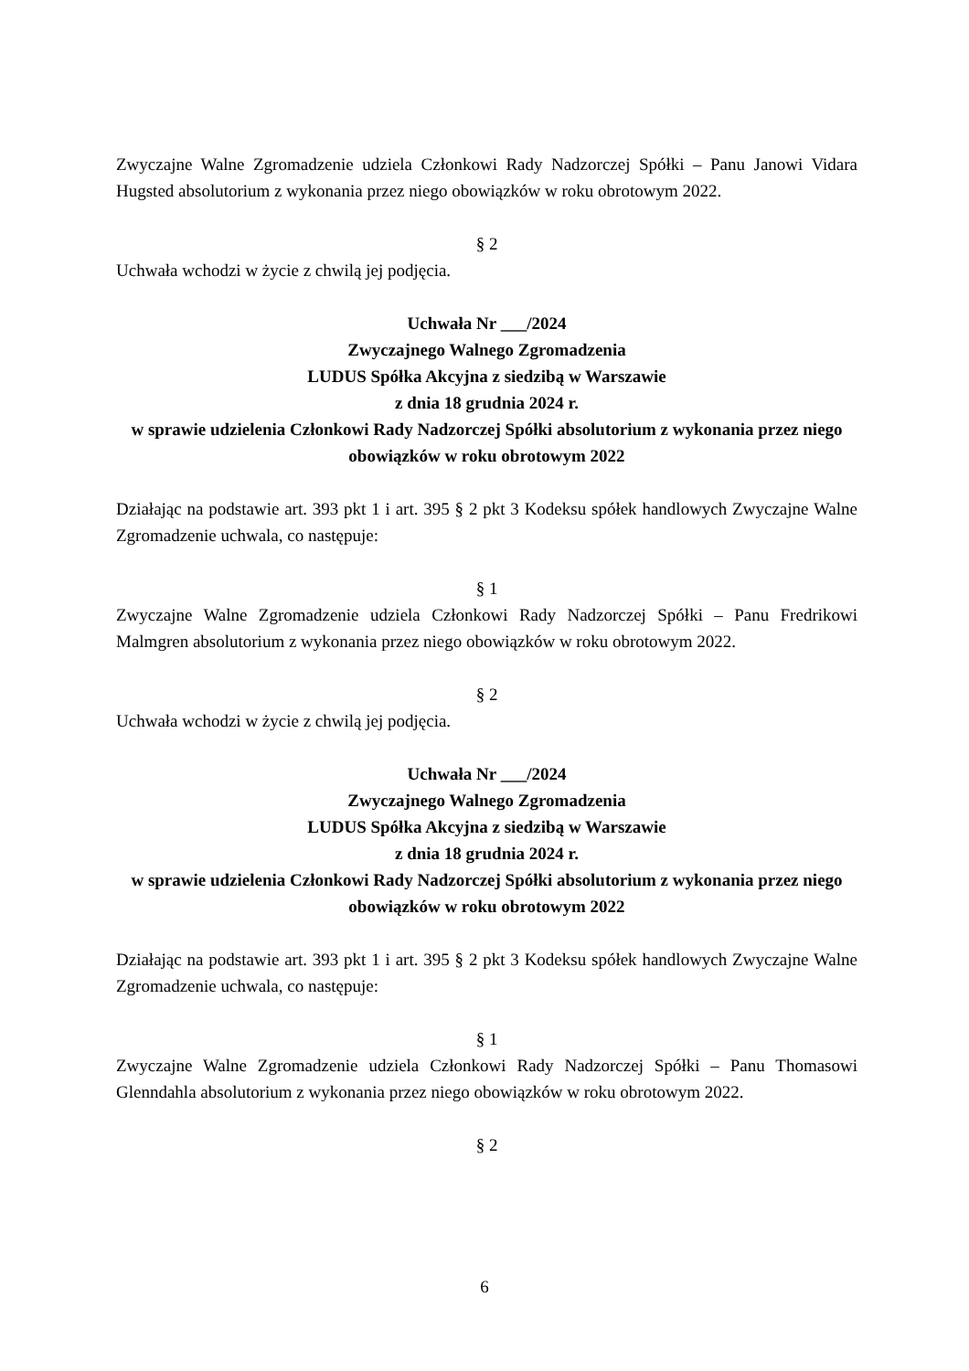Zwyczajne Walne Zgromadzenie udziela Członkowi Rady Nadzorczej Spółki – Panu Janowi Vidara Hugsted absolutorium z wykonania przez niego obowiązków w roku obrotowym 2022.
§ 2
Uchwała wchodzi w życie z chwilą jej podjęcia.
Uchwała Nr ___/2024
Zwyczajnego Walnego Zgromadzenia
LUDUS Spółka Akcyjna z siedzibą w Warszawie
z dnia 18 grudnia 2024 r.
w sprawie udzielenia Członkowi Rady Nadzorczej Spółki absolutorium z wykonania przez niego obowiązków w roku obrotowym 2022
Działając na podstawie art. 393 pkt 1 i art. 395 § 2 pkt 3 Kodeksu spółek handlowych Zwyczajne Walne Zgromadzenie uchwala, co następuje:
§ 1
Zwyczajne Walne Zgromadzenie udziela Członkowi Rady Nadzorczej Spółki – Panu Fredrikowi Malmgren absolutorium z wykonania przez niego obowiązków w roku obrotowym 2022.
§ 2
Uchwała wchodzi w życie z chwilą jej podjęcia.
Uchwała Nr ___/2024
Zwyczajnego Walnego Zgromadzenia
LUDUS Spółka Akcyjna z siedzibą w Warszawie
z dnia 18 grudnia 2024 r.
w sprawie udzielenia Członkowi Rady Nadzorczej Spółki absolutorium z wykonania przez niego obowiązków w roku obrotowym 2022
Działając na podstawie art. 393 pkt 1 i art. 395 § 2 pkt 3 Kodeksu spółek handlowych Zwyczajne Walne Zgromadzenie uchwala, co następuje:
§ 1
Zwyczajne Walne Zgromadzenie udziela Członkowi Rady Nadzorczej Spółki – Panu Thomasowi Glenndahla absolutorium z wykonania przez niego obowiązków w roku obrotowym 2022.
§ 2
6